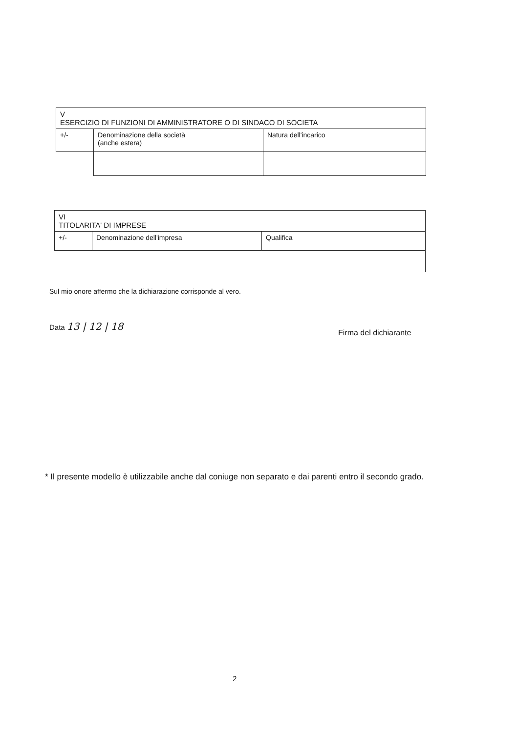| V ESERCIZIO DI FUNZIONI DI AMMINISTRATORE O DI SINDACO DI SOCIETA | | |
| +/- | Denominazione della società (anche estera) | Natura dell'incarico |
| VI TITOLARITA' DI IMPRESE | | |
| +/- | Denominazione dell'impresa | Qualifica |
Sul mio onore affermo che la dichiarazione corrisponde al vero.
Data 13 | 12 | 18
Firma del dichiarante
* Il presente modello è utilizzabile anche dal coniuge non separato e dai parenti entro il secondo grado.
2